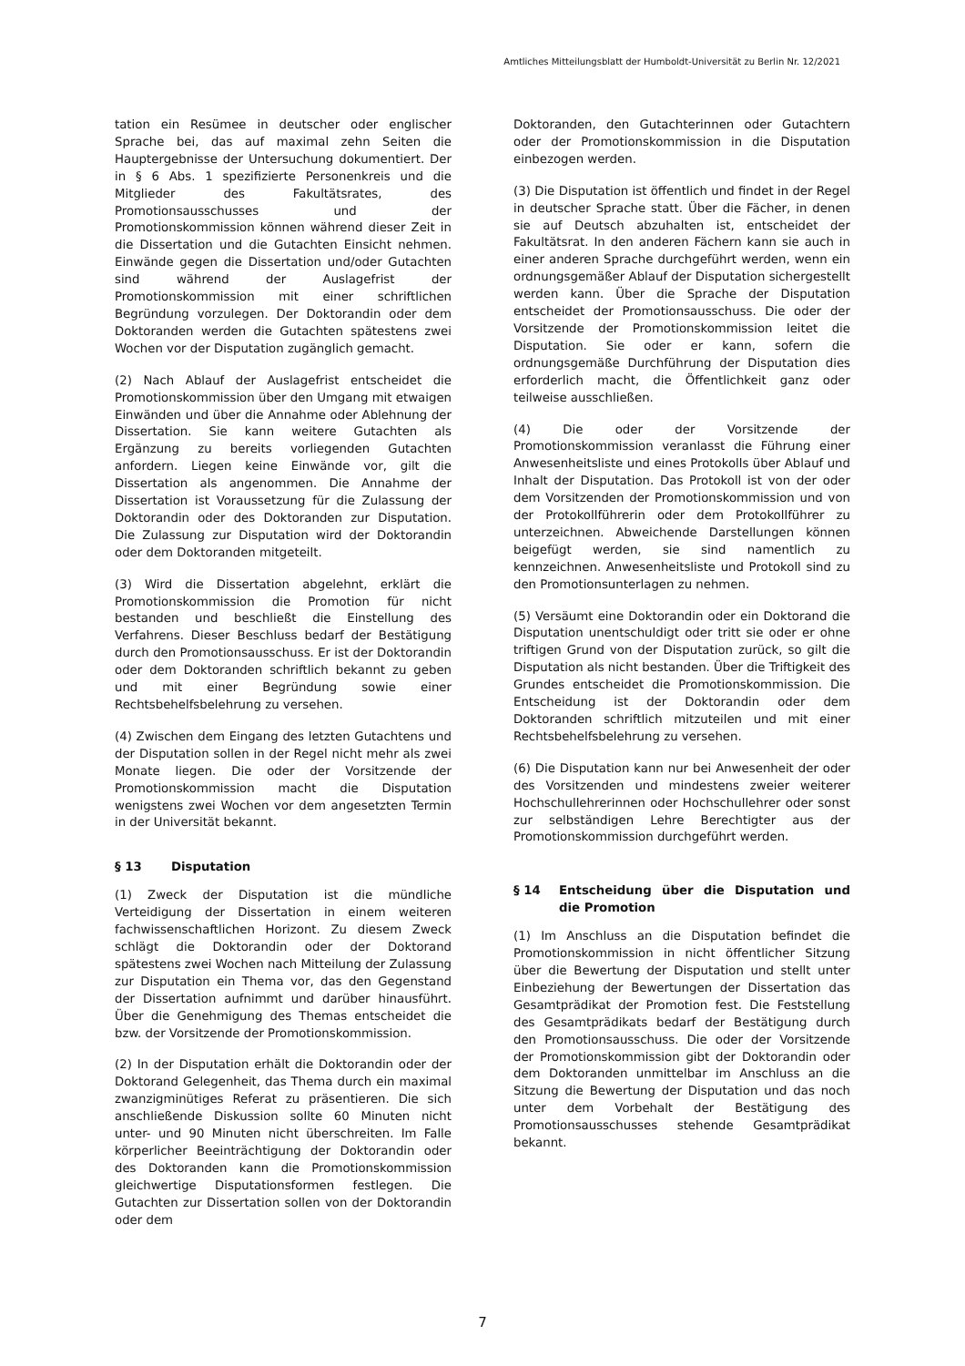Amtliches Mitteilungsblatt der Humboldt-Universität zu Berlin Nr. 12/2021
tation ein Resümee in deutscher oder englischer Sprache bei, das auf maximal zehn Seiten die Hauptergebnisse der Untersuchung dokumentiert. Der in § 6 Abs. 1 spezifizierte Personenkreis und die Mitglieder des Fakultätsrates, des Promotionsausschusses und der Promotionskommission können während dieser Zeit in die Dissertation und die Gutachten Einsicht nehmen. Einwände gegen die Dissertation und/oder Gutachten sind während der Auslagefrist der Promotionskommission mit einer schriftlichen Begründung vorzulegen. Der Doktorandin oder dem Doktoranden werden die Gutachten spätestens zwei Wochen vor der Disputation zugänglich gemacht.
(2) Nach Ablauf der Auslagefrist entscheidet die Promotionskommission über den Umgang mit etwaigen Einwänden und über die Annahme oder Ablehnung der Dissertation. Sie kann weitere Gutachten als Ergänzung zu bereits vorliegenden Gutachten anfordern. Liegen keine Einwände vor, gilt die Dissertation als angenommen. Die Annahme der Dissertation ist Voraussetzung für die Zulassung der Doktorandin oder des Doktoranden zur Disputation. Die Zulassung zur Disputation wird der Doktorandin oder dem Doktoranden mitgeteilt.
(3) Wird die Dissertation abgelehnt, erklärt die Promotionskommission die Promotion für nicht bestanden und beschließt die Einstellung des Verfahrens. Dieser Beschluss bedarf der Bestätigung durch den Promotionsausschuss. Er ist der Doktorandin oder dem Doktoranden schriftlich bekannt zu geben und mit einer Begründung sowie einer Rechtsbehelfsbelehrung zu versehen.
(4) Zwischen dem Eingang des letzten Gutachtens und der Disputation sollen in der Regel nicht mehr als zwei Monate liegen. Die oder der Vorsitzende der Promotionskommission macht die Disputation wenigstens zwei Wochen vor dem angesetzten Termin in der Universität bekannt.
§ 13 Disputation
(1) Zweck der Disputation ist die mündliche Verteidigung der Dissertation in einem weiteren fachwissenschaftlichen Horizont. Zu diesem Zweck schlägt die Doktorandin oder der Doktorand spätestens zwei Wochen nach Mitteilung der Zulassung zur Disputation ein Thema vor, das den Gegenstand der Dissertation aufnimmt und darüber hinausführt. Über die Genehmigung des Themas entscheidet die bzw. der Vorsitzende der Promotionskommission.
(2) In der Disputation erhält die Doktorandin oder der Doktorand Gelegenheit, das Thema durch ein maximal zwanzigminütiges Referat zu präsentieren. Die sich anschließende Diskussion sollte 60 Minuten nicht unter- und 90 Minuten nicht überschreiten. Im Falle körperlicher Beeinträchtigung der Doktorandin oder des Doktoranden kann die Promotionskommission gleichwertige Disputationsformen festlegen. Die Gutachten zur Dissertation sollen von der Doktorandin oder dem
Doktoranden, den Gutachterinnen oder Gutachtern oder der Promotionskommission in die Disputation einbezogen werden.
(3) Die Disputation ist öffentlich und findet in der Regel in deutscher Sprache statt. Über die Fächer, in denen sie auf Deutsch abzuhalten ist, entscheidet der Fakultätsrat. In den anderen Fächern kann sie auch in einer anderen Sprache durchgeführt werden, wenn ein ordnungsgemäßer Ablauf der Disputation sichergestellt werden kann. Über die Sprache der Disputation entscheidet der Promotionsausschuss. Die oder der Vorsitzende der Promotionskommission leitet die Disputation. Sie oder er kann, sofern die ordnungsgemäße Durchführung der Disputation dies erforderlich macht, die Öffentlichkeit ganz oder teilweise ausschließen.
(4) Die oder der Vorsitzende der Promotionskommission veranlasst die Führung einer Anwesenheitsliste und eines Protokolls über Ablauf und Inhalt der Disputation. Das Protokoll ist von der oder dem Vorsitzenden der Promotionskommission und von der Protokollführerin oder dem Protokollführer zu unterzeichnen. Abweichende Darstellungen können beigefügt werden, sie sind namentlich zu kennzeichnen. Anwesenheitsliste und Protokoll sind zu den Promotionsunterlagen zu nehmen.
(5) Versäumt eine Doktorandin oder ein Doktorand die Disputation unentschuldigt oder tritt sie oder er ohne triftigen Grund von der Disputation zurück, so gilt die Disputation als nicht bestanden. Über die Triftigkeit des Grundes entscheidet die Promotionskommission. Die Entscheidung ist der Doktorandin oder dem Doktoranden schriftlich mitzuteilen und mit einer Rechtsbehelfsbelehrung zu versehen.
(6) Die Disputation kann nur bei Anwesenheit der oder des Vorsitzenden und mindestens zweier weiterer Hochschullehrerinnen oder Hochschullehrer oder sonst zur selbständigen Lehre Berechtigter aus der Promotionskommission durchgeführt werden.
§ 14 Entscheidung über die Disputation und die Promotion
(1) Im Anschluss an die Disputation befindet die Promotionskommission in nicht öffentlicher Sitzung über die Bewertung der Disputation und stellt unter Einbeziehung der Bewertungen der Dissertation das Gesamtprädikat der Promotion fest. Die Feststellung des Gesamtprädikats bedarf der Bestätigung durch den Promotionsausschuss. Die oder der Vorsitzende der Promotionskommission gibt der Doktorandin oder dem Doktoranden unmittelbar im Anschluss an die Sitzung die Bewertung der Disputation und das noch unter dem Vorbehalt der Bestätigung des Promotionsausschusses stehende Gesamtprädikat bekannt.
7